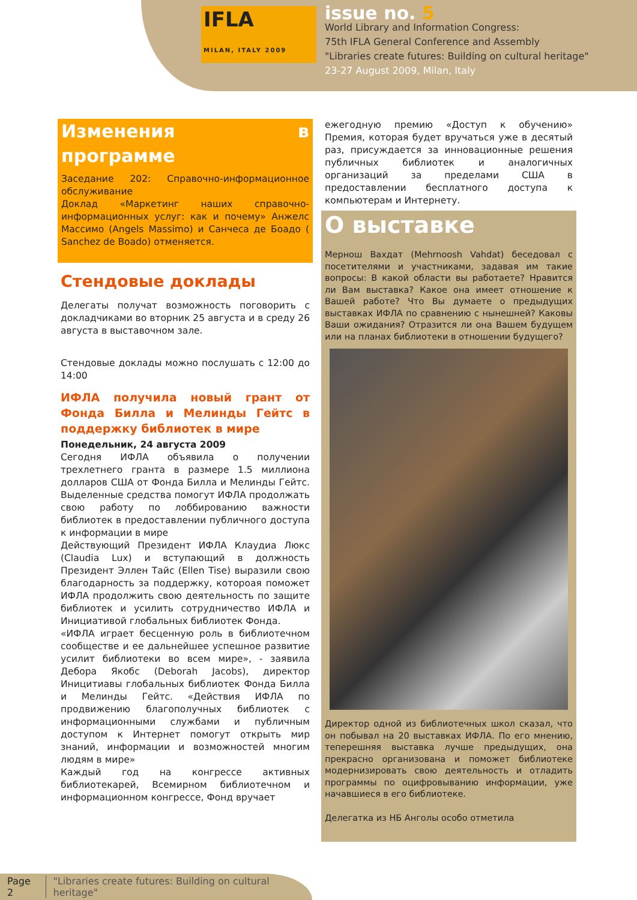IFLA
MILAN, ITALY 2009
issue no. 5
World Library and Information Congress:
75th IFLA General Conference and Assembly
"Libraries create futures: Building on cultural heritage"
23-27 August 2009, Milan, Italy
Изменения в программе
Заседание 202: Справочно-информационное обслуживание
Доклад «Маркетинг наших справочно-информационных услуг: как и почему» Анжелс Массимо (Angels Massimo) и Санчеса де Боадо ( Sanchez de Boado) отменяется.
Стендовые доклады
Делегаты получат возможность поговорить с докладчиками во вторник 25 августа и в среду 26 августа в выставочном зале.
Стендовые доклады можно послушать с 12:00 до 14:00
ИФЛА получила новый грант от Фонда Билла и Мелинды Гейтс в поддержку библиотек в мире
Понедельник, 24 августа 2009
Сегодня ИФЛА объявила о получении трехлетнего гранта в размере 1.5 миллиона долларов США от Фонда Билла и Мелинды Гейтс. Выделенные средства помогут ИФЛА продолжать свою работу по лоббированию важности библиотек в предоставлении публичного доступа к информации в мире
Действующий Президент ИФЛА Клаудиа Люкс (Claudia Lux) и вступающий в должность Президент Эллен Тайс (Ellen Tise) выразили свою благодарность за поддержку, котороая поможет ИФЛА продолжить свою деятельность по защите библиотек и усилить сотрудничество ИФЛА и Инициативой глобальных библиотек Фонда.
«ИФЛА играет бесценную роль в библиотечном сообществе и ее дальнейшее успешное развитие усилит библиотеки во всем мире», - заявила Дебора Якобс (Deborah Jacobs), директор Иницитиавы глобальных библиотек Фонда Билла и Мелинды Гейтс. «Действия ИФЛА по продвижению благополучных библиотек с информационными службами и публичным доступом к Интернет помогут открыть мир знаний, информации и возможностей многим людям в мире»
Каждый год на конгрессе активных библиотекарей, Всемирном библиотечном и информационном конгрессе, Фонд вручает
ежегодную премию «Доступ к обучению» Премия, которая будет вручаться уже в десятый раз, присуждается за инновационные решения публичных библиотек и аналогичных организаций за пределами США в предоставлении бесплатного доступа к компьютерам и Интернету.
О выставке
Мернош Вахдат (Mehrnoosh Vahdat) беседовал с посетителями и участниками, задавая им такие вопросы: В какой области вы работаете? Нравится ли Вам выставка? Какое она имеет отношение к Вашей работе? Что Вы думаете о предыдущих выставках ИФЛА по сравнению с нынешней? Каковы Ваши ожидания? Отразится ли она Вашем будущем или на планах библиотеки в отношении будущего?
Директор одной из библиотечных школ сказал, что он побывал на 20 выставках ИФЛА. По его мнению, теперешняя выставка лучше предыдущих, она прекрасно организована и поможет библиотеке модернизировать свою деятельность и отладить программы по оцифровыванию информации, уже начавшиеся в его библиотеке.
Делегатка из НБ Анголы особо отметила
Page 2 "Libraries create futures: Building on cultural heritage"